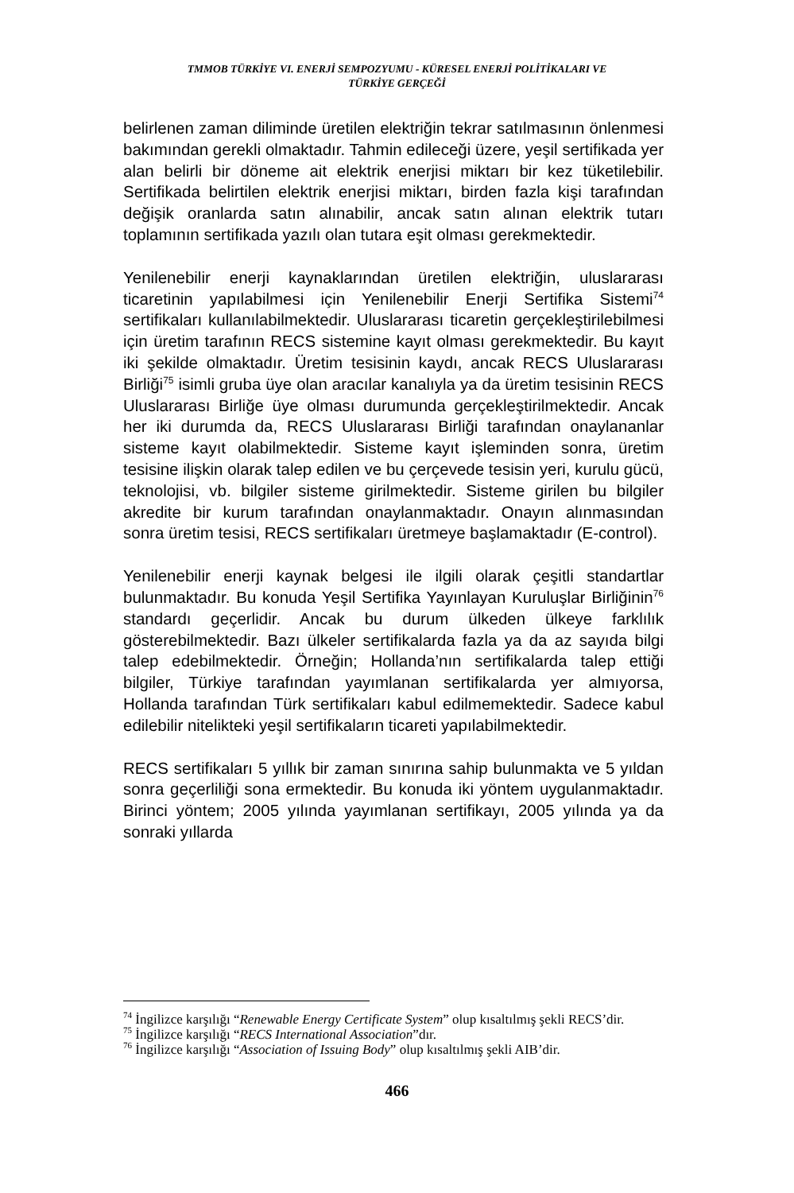TMMOB TÜRKİYE VI. ENERJİ SEMPOZYUMU - KÜRESEL ENERJİ POLİTİKALARI VE
TÜRKİYE GERÇEĞİ
belirlenen zaman diliminde üretilen elektriğin tekrar satılmasının önlenmesi bakımından gerekli olmaktadır. Tahmin edileceği üzere, yeşil sertifikada yer alan belirli bir döneme ait elektrik enerjisi miktarı bir kez tüketilebilir. Sertifikada belirtilen elektrik enerjisi miktarı, birden fazla kişi tarafından değişik oranlarda satın alınabilir, ancak satın alınan elektrik tutarı toplamının sertifikada yazılı olan tutara eşit olması gerekmektedir.
Yenilenebilir enerji kaynaklarından üretilen elektriğin, uluslararası ticaretinin yapılabilmesi için Yenilenebilir Enerji Sertifika Sistemi<sup>74</sup> sertifikaları kullanılabilmektedir. Uluslararası ticaretin gerçekleştirilebilmesi için üretim tarafının RECS sistemine kayıt olması gerekmektedir. Bu kayıt iki şekilde olmaktadır. Üretim tesisinin kaydı, ancak RECS Uluslararası Birliği<sup>75</sup> isimli gruba üye olan aracılar kanalıyla ya da üretim tesisinin RECS Uluslararası Birliğe üye olması durumunda gerçekleştirilmektedir. Ancak her iki durumda da, RECS Uluslararası Birliği tarafından onaylananlar sisteme kayıt olabilmektedir. Sisteme kayıt işleminden sonra, üretim tesisine ilişkin olarak talep edilen ve bu çerçevede tesisin yeri, kurulu gücü, teknolojisi, vb. bilgiler sisteme girilmektedir. Sisteme girilen bu bilgiler akredite bir kurum tarafından onaylanmaktadır. Onayın alınmasından sonra üretim tesisi, RECS sertifikaları üretmeye başlamaktadır (E-control).
Yenilenebilir enerji kaynak belgesi ile ilgili olarak çeşitli standartlar bulunmaktadır. Bu konuda Yeşil Sertifika Yayınlayan Kuruluşlar Birliğinin<sup>76</sup> standardı geçerlidir. Ancak bu durum ülkeden ülkeye farklılık gösterebilmektedir. Bazı ülkeler sertifikalarda fazla ya da az sayıda bilgi talep edebilmektedir. Örneğin; Hollanda’nın sertifikalarda talep ettiği bilgiler, Türkiye tarafından yayımlanan sertifikalarda yer almıyorsa, Hollanda tarafından Türk sertifikaları kabul edilmemektedir. Sadece kabul edilebilir nitelikteki yeşil sertifikaların ticareti yapılabilmektedir.
RECS sertifikaları 5 yıllık bir zaman sınırına sahip bulunmakta ve 5 yıldan sonra geçerliliği sona ermektedir. Bu konuda iki yöntem uygulanmaktadır. Birinci yöntem; 2005 yılında yayımlanan sertifikayı, 2005 yılında ya da sonraki yıllarda
<sup>74</sup> İngilizce karşılığı “Renewable Energy Certificate System” olup kısaltılmış şekli RECS’dir.
<sup>75</sup> İngilizce karşılığı “RECS International Association”dır.
<sup>76</sup> İngilizce karşılığı “Association of Issuing Body” olup kısaltılmış şekli AIB’dir.
466